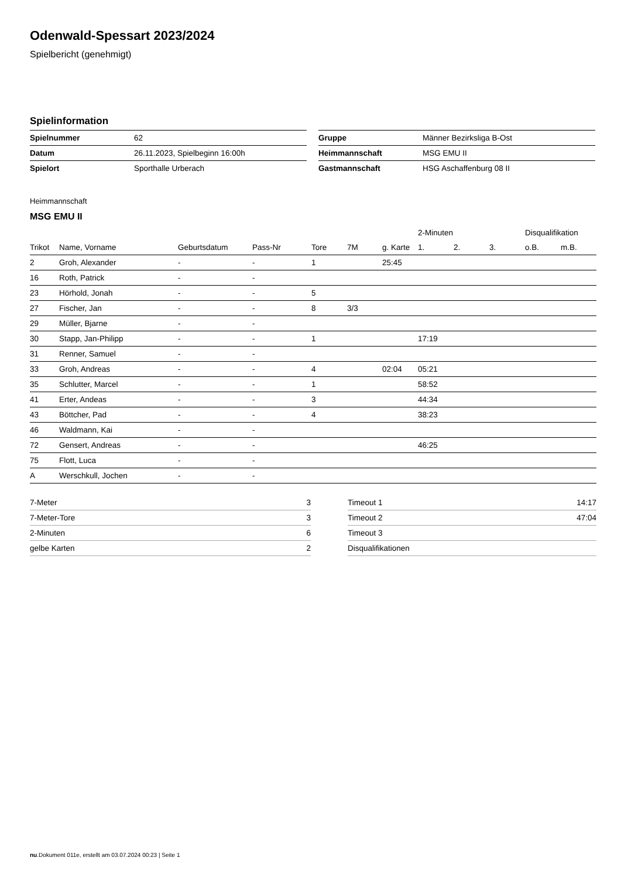Odenwald-Spessart 2023/2024
Spielbericht (genehmigt)
Spielinformation
| Spielnummer | 62 |
| Datum | 26.11.2023, Spielbeginn 16:00h |
| Spielort | Sporthalle Urberach |
| Gruppe | Männer Bezirksliga B-Ost |
| Heimmannschaft | MSG EMU II |
| Gastmannschaft | HSG Aschaffenburg 08 II |
Heimmannschaft
MSG EMU II
| | | | | | | | 2-Minuten | | | Disqualifikation | |
| --- | --- | --- | --- | --- | --- | --- | --- | --- | --- | --- | --- |
| Trikot | Name, Vorname | Geburtsdatum | Pass-Nr | Tore | 7M | g. Karte | 1. | 2. | 3. | o.B. | m.B. |
| 2 | Groh, Alexander | - | - | 1 | | 25:45 | | | | | |
| 16 | Roth, Patrick | - | - | | | | | | | | |
| 23 | Hörhold, Jonah | - | - | 5 | | | | | | | |
| 27 | Fischer, Jan | - | - | 8 | 3/3 | | | | | | |
| 29 | Müller, Bjarne | - | - | | | | | | | | |
| 30 | Stapp, Jan-Philipp | - | - | 1 | | | 17:19 | | | | |
| 31 | Renner, Samuel | - | - | | | | | | | | |
| 33 | Groh, Andreas | - | - | 4 | | 02:04 | 05:21 | | | | |
| 35 | Schlutter, Marcel | - | - | 1 | | | 58:52 | | | | |
| 41 | Erter, Andeas | - | - | 3 | | | 44:34 | | | | |
| 43 | Böttcher, Pad | - | - | 4 | | | 38:23 | | | | |
| 46 | Waldmann, Kai | - | - | | | | | | | | |
| 72 | Gensert, Andreas | - | - | | | | 46:25 | | | | |
| 75 | Flott, Luca | - | - | | | | | | | | |
| A | Werschkull, Jochen | - | - | | | | | | | | |
| 7-Meter | 3 |
| 7-Meter-Tore | 3 |
| 2-Minuten | 6 |
| gelbe Karten | 2 |
| Timeout 1 | 14:17 |
| Timeout 2 | 47:04 |
| Timeout 3 | |
| Disqualifikationen | |
nu.Dokument 011e, erstellt am 03.07.2024 00:23 | Seite 1